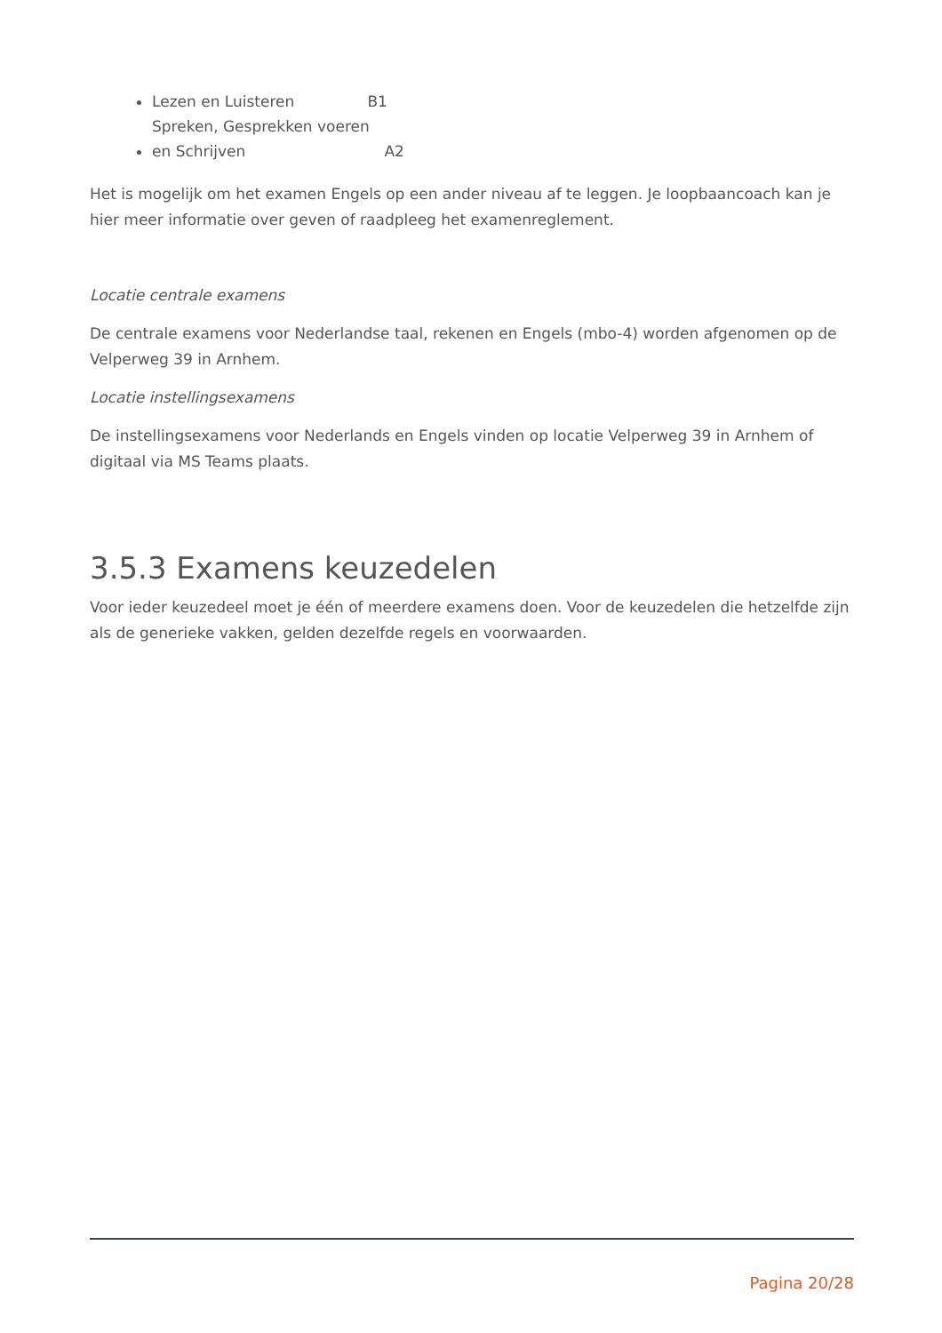Lezen en Luisteren B1
Spreken, Gesprekken voeren en Schrijven A2
Het is mogelijk om het examen Engels op een ander niveau af te leggen. Je loopbaancoach kan je hier meer informatie over geven of raadpleeg het examenreglement.
Locatie centrale examens
De centrale examens voor Nederlandse taal, rekenen en Engels (mbo-4) worden afgenomen op de Velperweg 39 in Arnhem.
Locatie instellingsexamens
De instellingsexamens voor Nederlands en Engels vinden op locatie Velperweg 39 in Arnhem of digitaal via MS Teams plaats.
3.5.3 Examens keuzedelen
Voor ieder keuzedeel moet je één of meerdere examens doen. Voor de keuzedelen die hetzelfde zijn als de generieke vakken, gelden dezelfde regels en voorwaarden.
Pagina 20/28